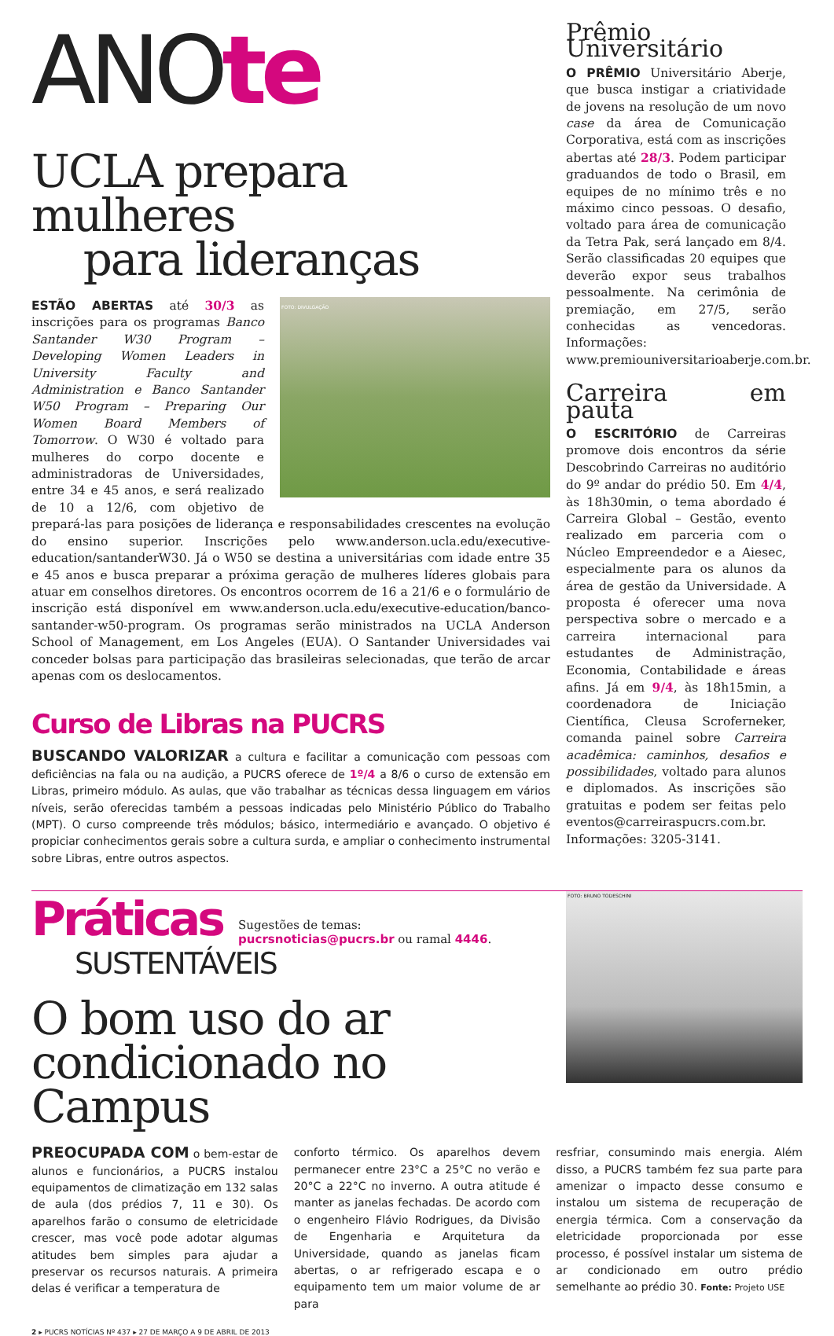ANOte
UCLA prepara mulheres
para lideranças
FOTO: DIVULGAÇÃO
ESTÃO ABERTAS até 30/3 as inscrições para os programas Banco Santander W30 Program – Developing Women Leaders in University Faculty and Administration e Banco Santander W50 Program – Preparing Our Women Board Members of Tomorrow. O W30 é voltado para mulheres do corpo docente e administradoras de Universidades, entre 34 e 45 anos, e será realizado de 10 a 12/6, com objetivo de prepará-las para posições de liderança e responsabilidades crescentes na evolução do ensino superior. Inscrições pelo www.anderson.ucla.edu/executive-education/santanderW30. Já o W50 se destina a universitárias com idade entre 35 e 45 anos e busca preparar a próxima geração de mulheres líderes globais para atuar em conselhos diretores. Os encontros ocorrem de 16 a 21/6 e o formulário de inscrição está disponível em www.anderson.ucla.edu/executive-education/banco-santander-w50-program. Os programas serão ministrados na UCLA Anderson School of Management, em Los Angeles (EUA). O Santander Universidades vai conceder bolsas para participação das brasileiras selecionadas, que terão de arcar apenas com os deslocamentos.
Curso de Libras na PUCRS
BUSCANDO VALORIZAR a cultura e facilitar a comunicação com pessoas com deficiências na fala ou na audição, a PUCRS oferece de 1º/4 a 8/6 o curso de extensão em Libras, primeiro módulo. As aulas, que vão trabalhar as técnicas dessa linguagem em vários níveis, serão oferecidas também a pessoas indicadas pelo Ministério Público do Trabalho (MPT). O curso compreende três módulos; básico, intermediário e avançado. O objetivo é propiciar conhecimentos gerais sobre a cultura surda, e ampliar o conhecimento instrumental sobre Libras, entre outros aspectos.
Prêmio Universitário
O PRÊMIO Universitário Aberje, que busca instigar a criatividade de jovens na resolução de um novo case da área de Comunicação Corporativa, está com as inscrições abertas até 28/3. Podem participar graduandos de todo o Brasil, em equipes de no mínimo três e no máximo cinco pessoas. O desafio, voltado para área de comunicação da Tetra Pak, será lançado em 8/4. Serão classificadas 20 equipes que deverão expor seus trabalhos pessoalmente. Na cerimônia de premiação, em 27/5, serão conhecidas as vencedoras. Informações: www.premiouniversitarioaberje.com.br.
Carreira em pauta
O ESCRITÓRIO de Carreiras promove dois encontros da série Descobrindo Carreiras no auditório do 9º andar do prédio 50. Em 4/4, às 18h30min, o tema abordado é Carreira Global – Gestão, evento realizado em parceria com o Núcleo Empreendedor e a Aiesec, especialmente para os alunos da área de gestão da Universidade. A proposta é oferecer uma nova perspectiva sobre o mercado e a carreira internacional para estudantes de Administração, Economia, Contabilidade e áreas afins. Já em 9/4, às 18h15min, a coordenadora de Iniciação Científica, Cleusa Scroferneker, comanda painel sobre Carreira acadêmica: caminhos, desafios e possibilidades, voltado para alunos e diplomados. As inscrições são gratuitas e podem ser feitas pelo eventos@carreiraspucrs.com.br. Informações: 3205-3141.
Práticas Sugestões de temas:
pucrsnoticias@pucrs.br ou ramal 4446.
SUSTENTÁVEIS
O bom uso do ar
condicionado no Campus
FOTO: BRUNO TODESCHINI
PREOCUPADA COM o bem-estar de alunos e funcionários, a PUCRS instalou equipamentos de climatização em 132 salas de aula (dos prédios 7, 11 e 30). Os aparelhos farão o consumo de eletricidade crescer, mas você pode adotar algumas atitudes bem simples para ajudar a preservar os recursos naturais. A primeira delas é verificar a temperatura de
conforto térmico. Os aparelhos devem permanecer entre 23°C a 25°C no verão e 20°C a 22°C no inverno. A outra atitude é manter as janelas fechadas. De acordo com o engenheiro Flávio Rodrigues, da Divisão de Engenharia e Arquitetura da Universidade, quando as janelas ficam abertas, o ar refrigerado escapa e o equipamento tem um maior volume de ar para
resfriar, consumindo mais energia. Além disso, a PUCRS também fez sua parte para amenizar o impacto desse consumo e instalou um sistema de recuperação de energia térmica. Com a conservação da eletricidade proporcionada por esse processo, é possível instalar um sistema de ar condicionado em outro prédio semelhante ao prédio 30. Fonte: Projeto USE
2 ▸ PUCRS NOTÍCIAS Nº 437 ▸ 27 DE MARÇO A 9 DE ABRIL DE 2013